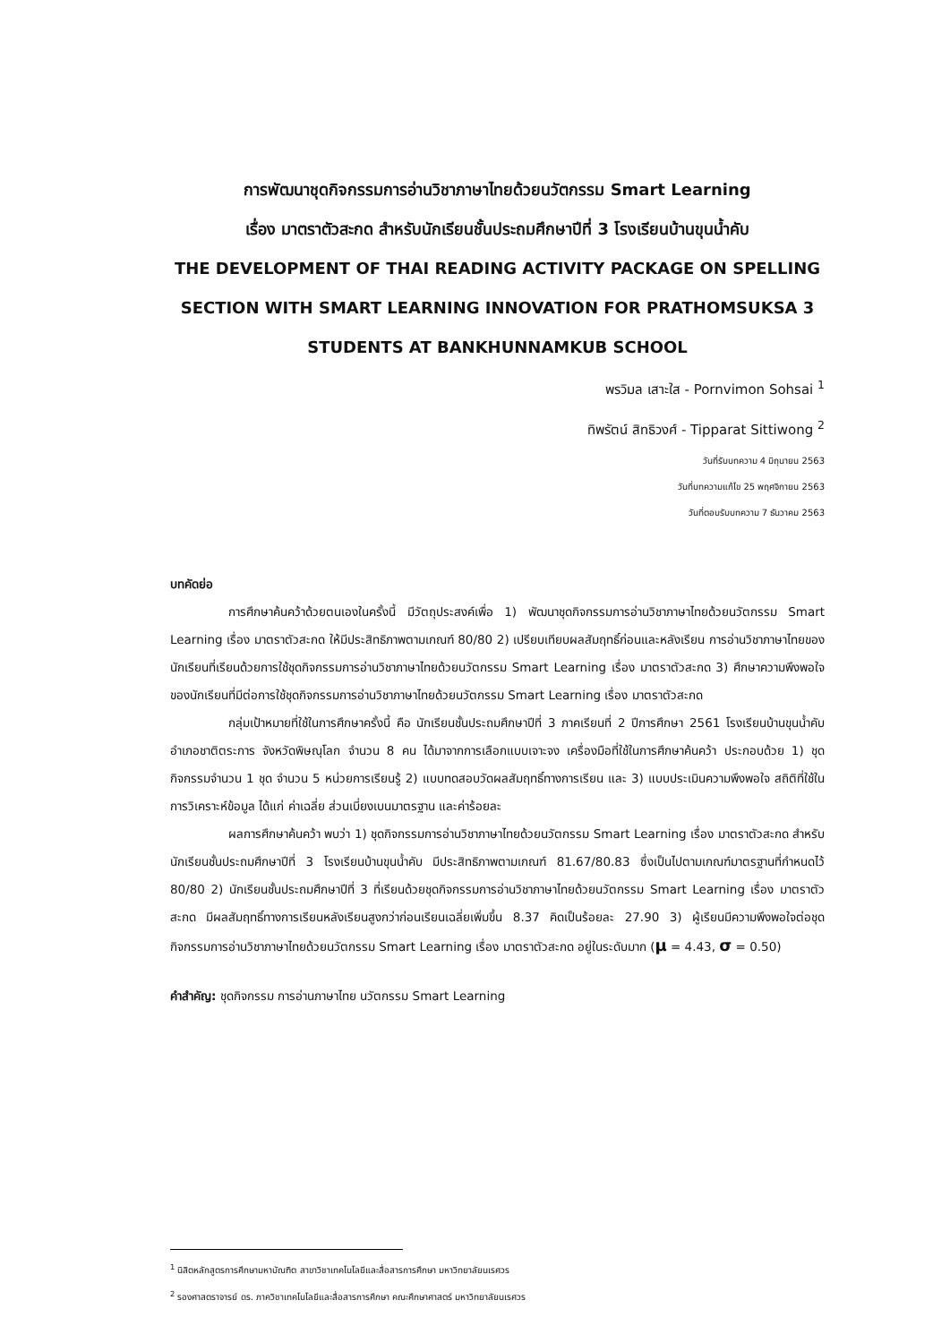การพัฒนาชุดกิจกรรมการอ่านวิชาภาษาไทยด้วยนวัตกรรม Smart Learning
เรื่อง มาตราตัวสะกด สำหรับนักเรียนชั้นประถมศึกษาปีที่ 3 โรงเรียนบ้านขุนน้ำคับ
THE DEVELOPMENT OF THAI READING ACTIVITY PACKAGE ON SPELLING
SECTION WITH SMART LEARNING INNOVATION FOR PRATHOMSUKSA 3
STUDENTS AT BANKHUNNAMKUB SCHOOL
พรวิมล เสาะใส - Pornvimon Sohsai <sup>1</sup>
ทิพรัตน์ สิทธิวงศ์ - Tipparat Sittiwong <sup>2</sup>
วันที่รับบทความ 4 มิถุนายน 2563
วันที่บทความแก้ไข 25 พฤศจิกายน 2563
วันที่ตอบรับบทความ 7 ธันวาคม 2563
บทคัดย่อ
การศึกษาค้นคว้าด้วยตนเองในครั้งนี้ มีวัตถุประสงค์เพื่อ 1) พัฒนาชุดกิจกรรมการอ่านวิชาภาษาไทยด้วยนวัตกรรม Smart Learning เรื่อง มาตราตัวสะกด ให้มีประสิทธิภาพตามเกณฑ์ 80/80 2) เปรียบเทียบผลสัมฤทธิ์ก่อนและหลังเรียน การอ่านวิชาภาษาไทยของนักเรียนที่เรียนด้วยการใช้ชุดกิจกรรมการอ่านวิชาภาษาไทยด้วยนวัตกรรม Smart Learning เรื่อง มาตราตัวสะกด 3) ศึกษาความพึงพอใจของนักเรียนที่มีต่อการใช้ชุดกิจกรรมการอ่านวิชาภาษาไทยด้วยนวัตกรรม Smart Learning เรื่อง มาตราตัวสะกด
กลุ่มเป้าหมายที่ใช้ในการศึกษาครั้งนี้ คือ นักเรียนชั้นประถมศึกษาปีที่ 3 ภาคเรียนที่ 2 ปีการศึกษา 2561 โรงเรียนบ้านขุนน้ำคับ อำเภอชาติตระการ จังหวัดพิษณุโลก จำนวน 8 คน ได้มาจากการเลือกแบบเจาะจง เครื่องมือที่ใช้ในการศึกษาค้นคว้า ประกอบด้วย 1) ชุดกิจกรรมจำนวน 1 ชุด จำนวน 5 หน่วยการเรียนรู้ 2) แบบทดสอบวัดผลสัมฤทธิ์ทางการเรียน และ 3) แบบประเมินความพึงพอใจ สถิติที่ใช้ในการวิเคราะห์ข้อมูล ได้แก่ ค่าเฉลี่ย ส่วนเบี่ยงเบนมาตรฐาน และค่าร้อยละ
ผลการศึกษาค้นคว้า พบว่า 1) ชุดกิจกรรมการอ่านวิชาภาษาไทยด้วยนวัตกรรม Smart Learning เรื่อง มาตราตัวสะกด สำหรับนักเรียนชั้นประถมศึกษาปีที่ 3 โรงเรียนบ้านขุนน้ำคับ มีประสิทธิภาพตามเกณฑ์ 81.67/80.83 ซึ่งเป็นไปตามเกณฑ์มาตรฐานที่กำหนดไว้ 80/80 2) นักเรียนชั้นประถมศึกษาปีที่ 3 ที่เรียนด้วยชุดกิจกรรมการอ่านวิชาภาษาไทยด้วยนวัตกรรม Smart Learning เรื่อง มาตราตัวสะกด มีผลสัมฤทธิ์ทางการเรียนหลังเรียนสูงกว่าก่อนเรียนเฉลี่ยเพิ่มขึ้น 8.37 คิดเป็นร้อยละ 27.90 3) ผู้เรียนมีความพึงพอใจต่อชุดกิจกรรมการอ่านวิชาภาษาไทยด้วยนวัตกรรม Smart Learning เรื่อง มาตราตัวสะกด อยู่ในระดับมาก (μ = 4.43, σ = 0.50)
คำสำคัญ: ชุดกิจกรรม การอ่านภาษาไทย นวัตกรรม Smart Learning
<sup>1</sup> นิสิตหลักสูตรการศึกษามหาบัณฑิต สาขาวิชาเทคโนโลยีและสื่อสารการศึกษา มหาวิทยาลัยนเรศวร
<sup>2</sup> รองศาสตราจารย์ ดร. ภาควิชาเทคโนโลยีและสื่อสารการศึกษา คณะศึกษาศาสตร์ มหาวิทยาลัยนเรศวร